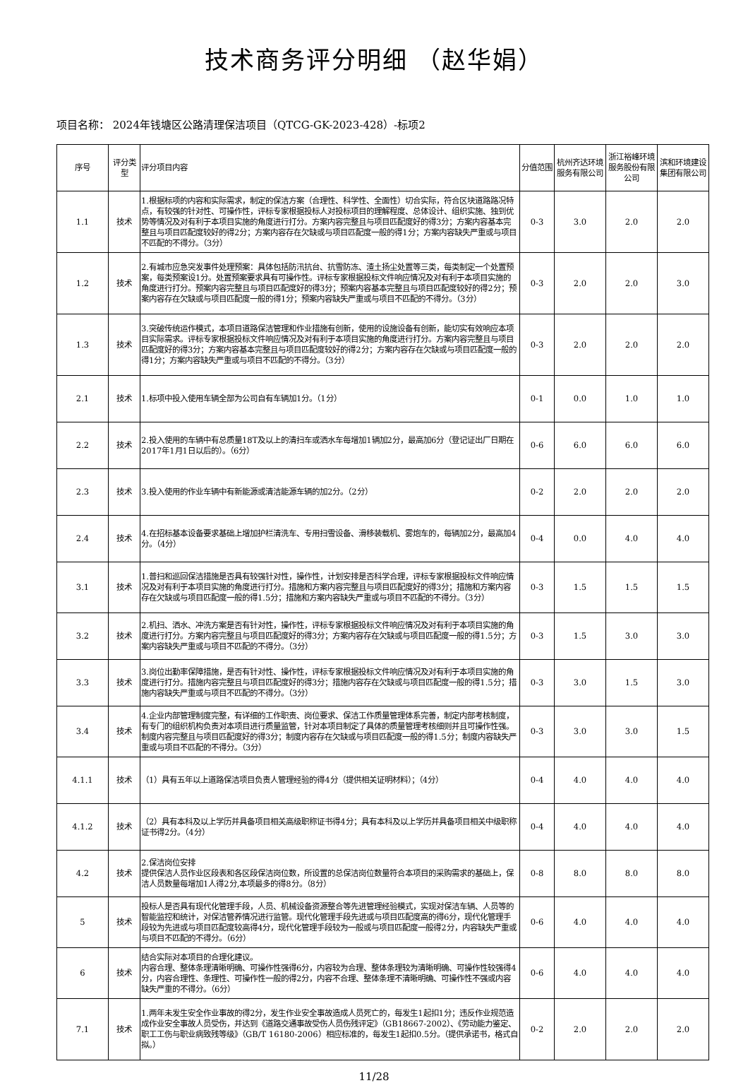技术商务评分明细 （赵华娟）
项目名称： 2024年钱塘区公路清理保洁项目（QTCG-GK-2023-428）-标项2
| 序号 | 评分类型 | 评分项目内容 | 分值范围 | 杭州齐达环境服务有限公司 | 浙江裕峰环境服务股份有限公司 | 滨和环境建设集团有限公司 |
| --- | --- | --- | --- | --- | --- | --- |
| 1.1 | 技术 | 1.根据标项的内容和实际需求，制定的保洁方案（合理性、科学性、全面性）切合实际，符合区块道路路况特点，有较强的针对性、可操作性，评标专家根据投标人对投标项目的理解程度、总体设计、组织实施、独到优势等情况及对有利于本项目实施的角度进行打分。方案内容完整且与项目匹配度好的得3分；方案内容基本完整且与项目匹配度较好的得2分；方案内容存在欠缺或与项目匹配度一般的得1分；方案内容缺失严重或与项目不匹配的不得分。（3分） | 0-3 | 3.0 | 2.0 | 2.0 |
| 1.2 | 技术 | 2.有城市应急突发事件处理预案：具体包括防汛抗台、抗雪防冻、渣土扬尘处置等三类，每类制定一个处置预案，每类预案设1分。处置预案要求具有可操作性。评标专家根据投标文件响应情况及对有利于本项目实施的角度进行打分。预案内容完整且与项目匹配度好的得3分；预案内容基本完整且与项目匹配度较好的得2分；预案内容存在欠缺或与项目匹配度一般的得1分；预案内容缺失严重或与项目不匹配的不得分。（3分） | 0-3 | 2.0 | 2.0 | 3.0 |
| 1.3 | 技术 | 3.突破传统运作模式，本项目道路保洁管理和作业措施有创新，使用的设施设备有创新，能切实有效响应本项目实际需求。评标专家根据投标文件响应情况及对有利于本项目实施的角度进行打分。方案内容完整且与项目匹配度好的得3分；方案内容基本完整且与项目匹配度较好的得2分；方案内容存在欠缺或与项目匹配度一般的得1分；方案内容缺失严重或与项目不匹配的不得分。（3分） | 0-3 | 2.0 | 2.0 | 2.0 |
| 2.1 | 技术 | 1.标项中投入使用车辆全部为公司自有车辆加1分。（1分） | 0-1 | 0.0 | 1.0 | 1.0 |
| 2.2 | 技术 | 2.投入使用的车辆中有总质量18T及以上的清扫车或洒水车每增加1辆加2分，最高加6分（登记证出厂日期在2017年1月1日以后的）。（6分） | 0-6 | 6.0 | 6.0 | 6.0 |
| 2.3 | 技术 | 3.投入使用的作业车辆中有新能源或清洁能源车辆的加2分。（2分） | 0-2 | 2.0 | 2.0 | 2.0 |
| 2.4 | 技术 | 4.在招标基本设备要求基础上增加护栏清洗车、专用扫雪设备、滑移装载机、雾炮车的，每辆加2分，最高加4分。（4分） | 0-4 | 0.0 | 4.0 | 4.0 |
| 3.1 | 技术 | 1.普扫和巡回保洁措施是否具有较强针对性，操作性，计划安排是否科学合理，评标专家根据投标文件响应情况及对有利于本项目实施的角度进行打分。措施和方案内容完整且与项目匹配度好的得3分；措施和方案内容存在欠缺或与项目匹配度一般的得1.5分；措施和方案内容缺失严重或与项目不匹配的不得分。（3分） | 0-3 | 1.5 | 1.5 | 1.5 |
| 3.2 | 技术 | 2.机扫、洒水、冲洗方案是否有针对性，操作性，评标专家根据投标文件响应情况及对有利于本项目实施的角度进行打分。方案内容完整且与项目匹配度好的得3分；方案内容存在欠缺或与项目匹配度一般的得1.5分；方案内容缺失严重或与项目不匹配的不得分。（3分） | 0-3 | 1.5 | 3.0 | 3.0 |
| 3.3 | 技术 | 3.岗位出勤率保障措施，是否有针对性、操作性，评标专家根据投标文件响应情况及对有利于本项目实施的角度进行打分。措施内容完整且与项目匹配度好的得3分；措施内容存在欠缺或与项目匹配度一般的得1.5分；措施内容缺失严重或与项目不匹配的不得分。（3分） | 0-3 | 3.0 | 1.5 | 3.0 |
| 3.4 | 技术 | 4.企业内部管理制度完整，有详细的工作职责、岗位要求、保洁工作质量管理体系完善，制定内部考核制度，有专门的组织机构负责对本项目进行质量监管，针对本项目制定了具体的质量管理考核细则并且可操作性强。制度内容完整且与项目匹配度好的得3分；制度内容存在欠缺或与项目匹配度一般的得1.5分；制度内容缺失严重或与项目不匹配的不得分。（3分） | 0-3 | 3.0 | 3.0 | 1.5 |
| 4.1.1 | 技术 | （1）具有五年以上道路保洁项目负责人管理经验的得4分（提供相关证明材料）；（4分） | 0-4 | 4.0 | 4.0 | 4.0 |
| 4.1.2 | 技术 | （2）具有本科及以上学历并具备项目相关高级职称证书得4分；具有本科及以上学历并具备项目相关中级职称证书得2分。（4分） | 0-4 | 4.0 | 4.0 | 4.0 |
| 4.2 | 技术 | 2.保洁岗位安排 提供保洁人员作业区段表和各区段保洁岗位数，所设置的总保洁岗位数量符合本项目的采购需求的基础上，保洁人员数量每增加1人得2分,本项最多的得8分。（8分） | 0-8 | 8.0 | 8.0 | 8.0 |
| 5 | 技术 | 投标人是否具有现代化管理手段，人员、机械设备资源整合等先进管理经验模式，实现对保洁车辆、人员等的智能监控和统计，对保洁管养情况进行监管。现代化管理手段先进或与项目匹配度高的得6分，现代化管理手段较为先进或与项目匹配度较高得4分，现代化管理手段较为一般或与项目匹配度一般得2分，内容缺失严重或与项目不匹配的不得分。（6分） | 0-6 | 4.0 | 4.0 | 4.0 |
| 6 | 技术 | 结合实际对本项目的合理化建议。 内容合理、整体条理清晰明确、可操作性强得6分，内容较为合理、整体条理较为清晰明确、可操作性较强得4分，内容合理性、条理性、可操作性一般的得2分，内容不合理、整体条理不清晰明确、可操作性不强或内容缺失严重的不得分。（6分） | 0-6 | 4.0 | 4.0 | 4.0 |
| 7.1 | 技术 | 1.两年未发生安全作业事故的得2分，发生作业安全事故造成人员死亡的，每发生1起扣1分；违反作业规范造成作业安全事故人员受伤，并达到《道路交通事故受伤人员伤残评定》（GB18667-2002）、《劳动能力鉴定、职工工伤与职业病致残等级》（GB/T 16180-2006）相应标准的，每发生1起扣0.5分。（提供承诺书，格式自拟。） | 0-2 | 2.0 | 2.0 | 2.0 |
11/28